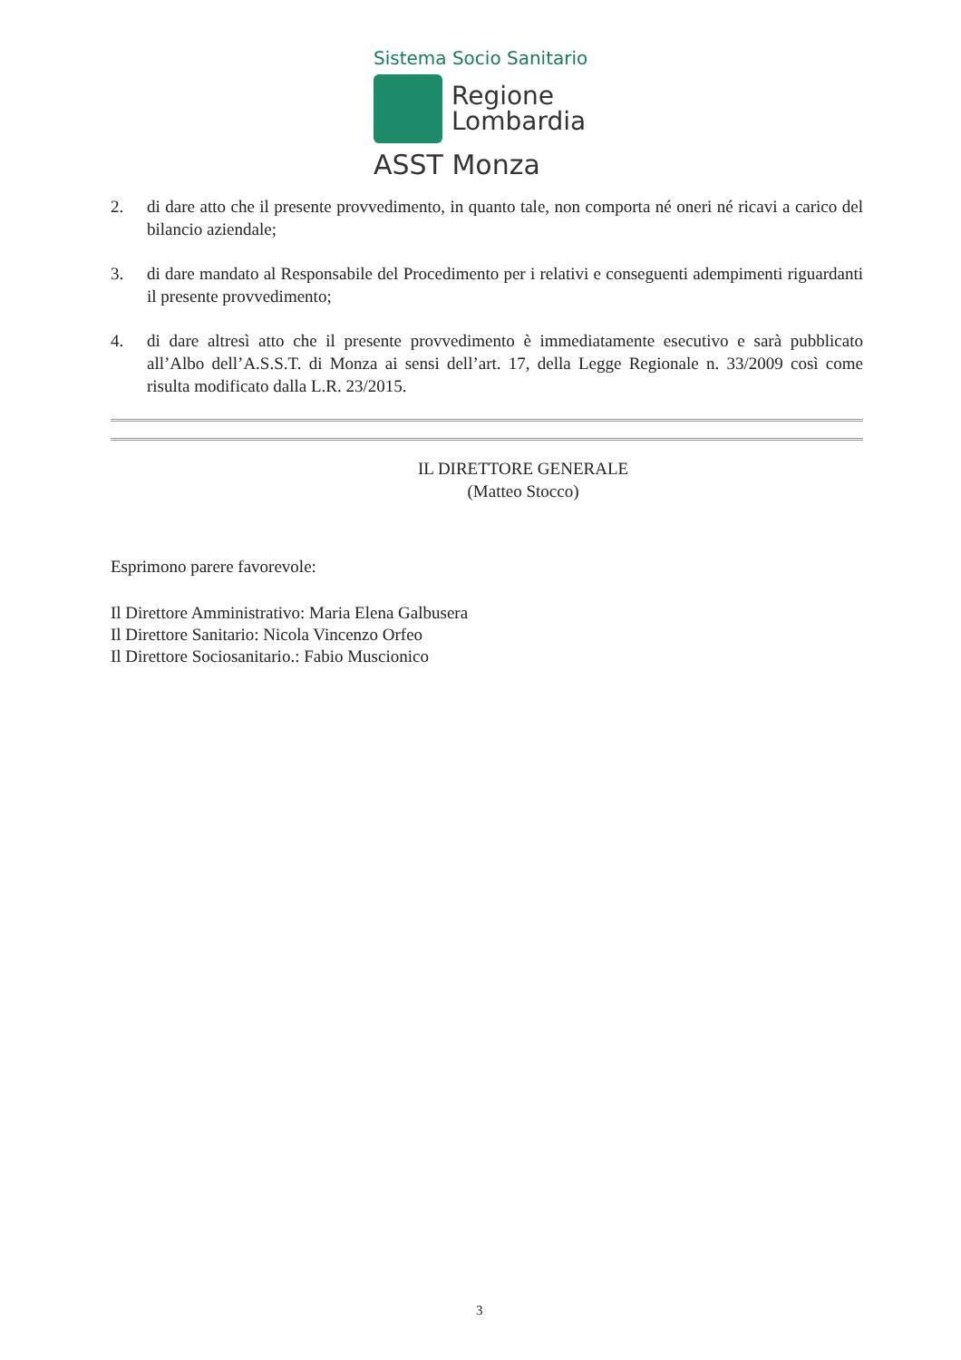Sistema Socio Sanitario
Regione
Lombardia
ASST Monza
2. di dare atto che il presente provvedimento, in quanto tale, non comporta né oneri né ricavi a carico del bilancio aziendale;
3. di dare mandato al Responsabile del Procedimento per i relativi e conseguenti adempimenti riguardanti il presente provvedimento;
4. di dare altresì atto che il presente provvedimento è immediatamente esecutivo e sarà pubblicato all’Albo dell’A.S.S.T. di Monza ai sensi dell’art. 17, della Legge Regionale n. 33/2009 così come risulta modificato dalla L.R. 23/2015.
IL DIRETTORE GENERALE
(Matteo Stocco)
Esprimono parere favorevole:
Il Direttore Amministrativo: Maria Elena Galbusera
Il Direttore Sanitario: Nicola Vincenzo Orfeo
Il Direttore Sociosanitario.: Fabio Muscionico
3